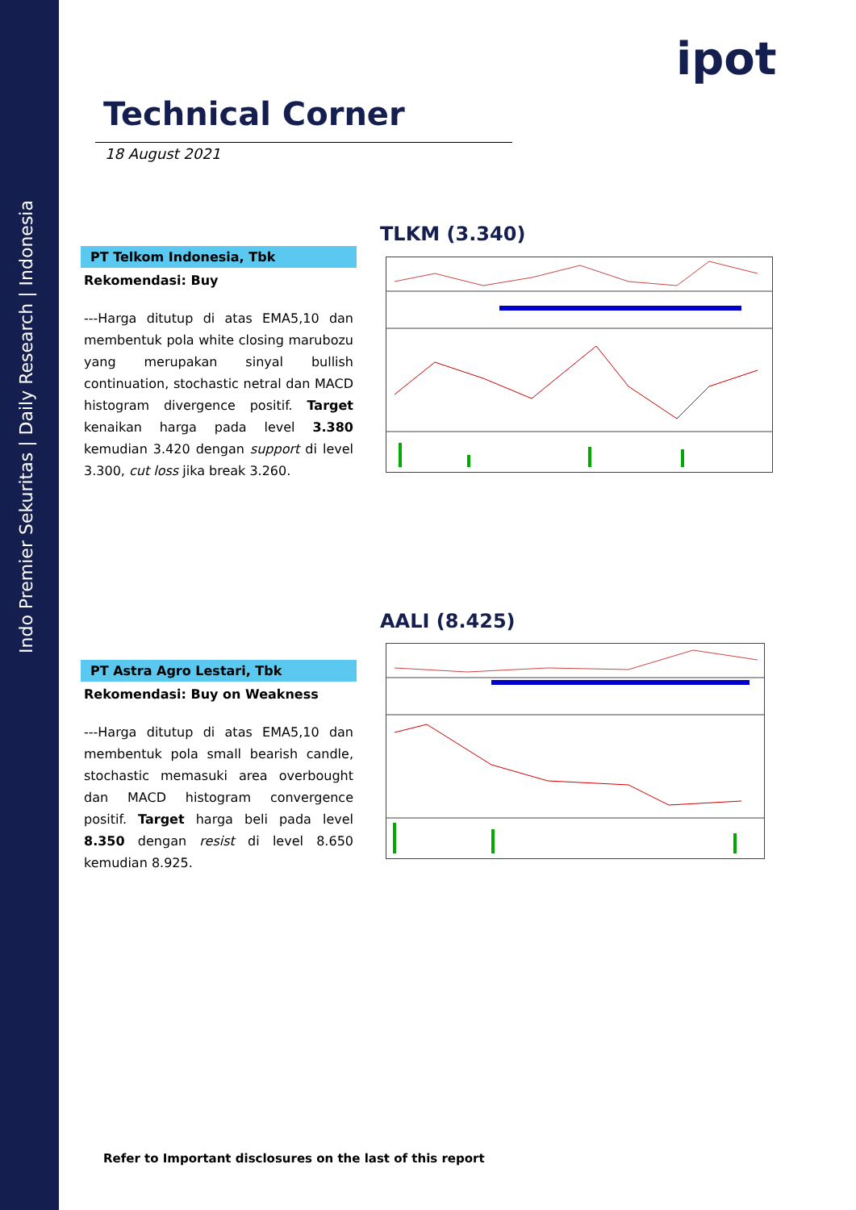Indo Premier Sekuritas | Daily Research | Indonesia
ipot
Technical Corner
18 August 2021
PT Telkom Indonesia, Tbk
Rekomendasi: Buy
---Harga ditutup di atas EMA5,10 dan membentuk pola white closing marubozu yang merupakan sinyal bullish continuation, stochastic netral dan MACD histogram divergence positif. Target kenaikan harga pada level 3.380 kemudian 3.420 dengan support di level 3.300, cut loss jika break 3.260.
TLKM (3.340)
PT Astra Agro Lestari, Tbk
Rekomendasi: Buy on Weakness
---Harga ditutup di atas EMA5,10 dan membentuk pola small bearish candle, stochastic memasuki area overbought dan MACD histogram convergence positif. Target harga beli pada level 8.350 dengan resist di level 8.650 kemudian 8.925.
AALI (8.425)
Refer to Important disclosures on the last of this report